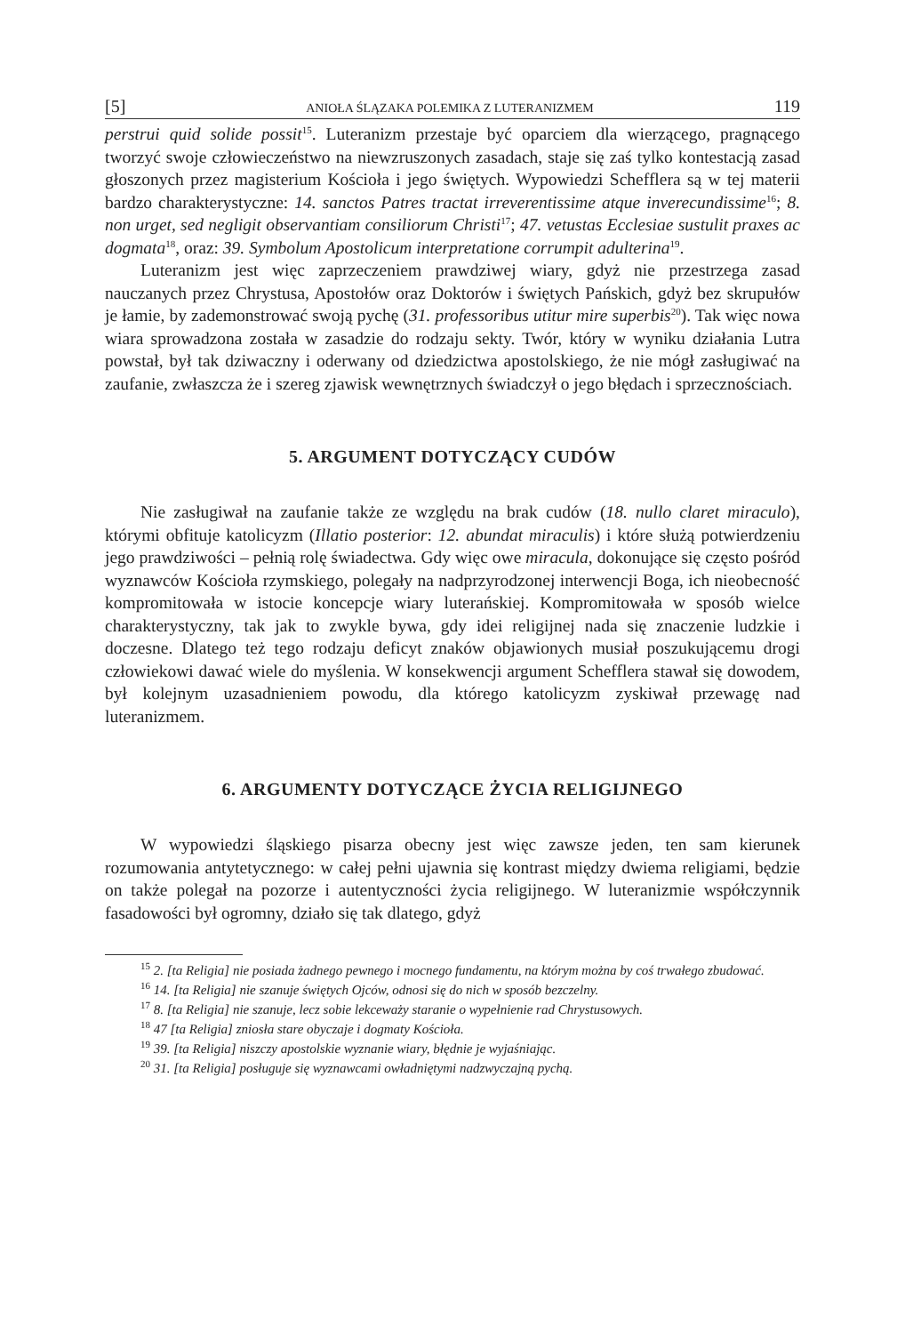[5] ANIOŁA ŚLĄZAKA POLEMIKA Z LUTERANIZMEM 119
perstrui quid solide possit<sup>15</sup>. Luteranizm przestaje być oparciem dla wierzącego, pragnącego tworzyć swoje człowieczeństwo na niewzruszonych zasadach, staje się zaś tylko kontestacją zasad głoszonych przez magisterium Kościoła i jego świętych. Wypowiedzi Schefflera są w tej materii bardzo charakterystyczne: 14. sanctos Patres tractat irreverentissime atque inverecundissime<sup>16</sup>; 8. non urget, sed negligit observantiam consiliorum Christi<sup>17</sup>; 47. vetustas Ecclesiae sustulit praxes ac dogmata<sup>18</sup>, oraz: 39. Symbolum Apostolicum interpretatione corrumpit adulterina<sup>19</sup>.
Luteranizm jest więc zaprzeczeniem prawdziwej wiary, gdyż nie przestrzega zasad nauczanych przez Chrystusa, Apostołów oraz Doktorów i świętych Pańskich, gdyż bez skrupułów je łamie, by zademonstrować swoją pychę (31. professoribus utitur mire superbis<sup>20</sup>). Tak więc nowa wiara sprowadzona została w zasadzie do rodzaju sekty. Twór, który w wyniku działania Lutra powstał, był tak dziwaczny i oderwany od dziedzictwa apostolskiego, że nie mógł zasługiwać na zaufanie, zwłaszcza że i szereg zjawisk wewnętrznych świadczył o jego błędach i sprzecznościach.
5. ARGUMENT DOTYCZĄCY CUDÓW
Nie zasługiwał na zaufanie także ze względu na brak cudów (18. nullo claret miraculo), którymi obfituje katolicyzm (Illatio posterior: 12. abundat miraculis) i które służą potwierdzeniu jego prawdziwości – pełnią rolę świadectwa. Gdy więc owe miracula, dokonujące się często pośród wyznawców Kościoła rzymskiego, polegały na nadprzyrodzonej interwencji Boga, ich nieobecność kompromitowała w istocie koncepcje wiary luterańskiej. Kompromitowała w sposób wielce charakterystyczny, tak jak to zwykle bywa, gdy idei religijnej nada się znaczenie ludzkie i doczesne. Dlatego też tego rodzaju deficyt znaków objawionych musiał poszukującemu drogi człowiekowi dawać wiele do myślenia. W konsekwencji argument Schefflera stawał się dowodem, był kolejnym uzasadnieniem powodu, dla którego katolicyzm zyskiwał przewagę nad luteranizmem.
6. ARGUMENTY DOTYCZĄCE ŻYCIA RELIGIJNEGO
W wypowiedzi śląskiego pisarza obecny jest więc zawsze jeden, ten sam kierunek rozumowania antytetycznego: w całej pełni ujawnia się kontrast między dwiema religiami, będzie on także polegał na pozorze i autentyczności życia religijnego. W luteranizmie współczynnik fasadowości był ogromny, działo się tak dlatego, gdyż
<sup>15</sup> 2. [ta Religia] nie posiada żadnego pewnego i mocnego fundamentu, na którym można by coś trwałego zbudować.
<sup>16</sup> 14. [ta Religia] nie szanuje świętych Ojców, odnosi się do nich w sposób bezczelny.
<sup>17</sup> 8. [ta Religia] nie szanuje, lecz sobie lekceważy staranie o wypełnienie rad Chrystusowych.
<sup>18</sup> 47 [ta Religia] zniosła stare obyczaje i dogmaty Kościoła.
<sup>19</sup> 39. [ta Religia] niszczy apostolskie wyznanie wiary, błędnie je wyjaśniając.
<sup>20</sup> 31. [ta Religia] posługuje się wyznawcami owładniętymi nadzwyczajną pychą.